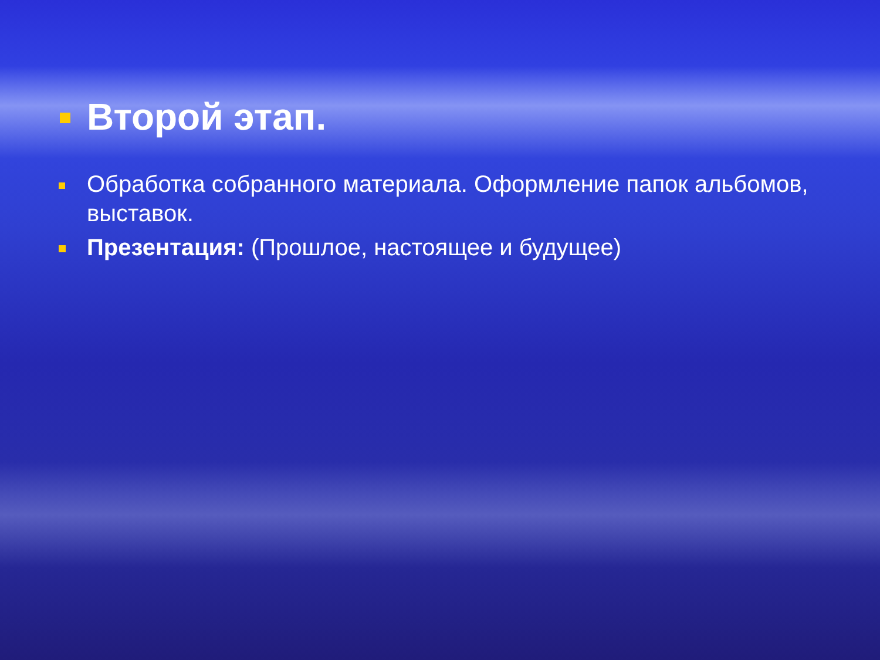Второй этап.
Обработка собранного материала. Оформление папок альбомов, выставок.
Презентация: (Прошлое, настоящее и будущее)